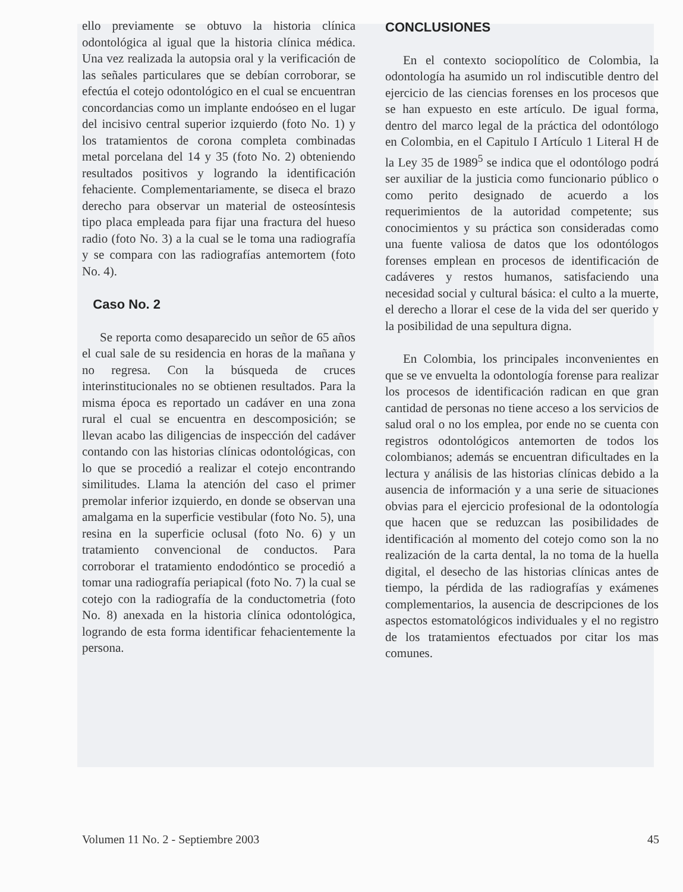ello previamente se obtuvo la historia clínica odontológica al igual que la historia clínica médica. Una vez realizada la autopsia oral y la verificación de las señales particulares que se debían corroborar, se efectúa el cotejo odontológico en el cual se encuentran concordancias como un implante endoóseo en el lugar del incisivo central superior izquierdo (foto No. 1) y los tratamientos de corona completa combinadas metal porcelana del 14 y 35 (foto No. 2) obteniendo resultados positivos y logrando la identificación fehaciente. Complementariamente, se diseca el brazo derecho para observar un material de osteosíntesis tipo placa empleada para fijar una fractura del hueso radio (foto No. 3) a la cual se le toma una radiografía y se compara con las radiografías antemortem (foto No. 4).
Caso No. 2
Se reporta como desaparecido un señor de 65 años el cual sale de su residencia en horas de la mañana y no regresa. Con la búsqueda de cruces interinstitucionales no se obtienen resultados. Para la misma época es reportado un cadáver en una zona rural el cual se encuentra en descomposición; se llevan acabo las diligencias de inspección del cadáver contando con las historias clínicas odontológicas, con lo que se procedió a realizar el cotejo encontrando similitudes. Llama la atención del caso el primer premolar inferior izquierdo, en donde se observan una amalgama en la superficie vestibular (foto No. 5), una resina en la superficie oclusal (foto No. 6) y un tratamiento convencional de conductos. Para corroborar el tratamiento endodóntico se procedió a tomar una radiografía periapical (foto No. 7) la cual se cotejo con la radiografía de la conductometria (foto No. 8) anexada en la historia clínica odontológica, logrando de esta forma identificar fehacientemente la persona.
CONCLUSIONES
En el contexto sociopolítico de Colombia, la odontología ha asumido un rol indiscutible dentro del ejercicio de las ciencias forenses en los procesos que se han expuesto en este artículo. De igual forma, dentro del marco legal de la práctica del odontólogo en Colombia, en el Capitulo I Artículo 1 Literal H de la Ley 35 de 1989<sup>5</sup> se indica que el odontólogo podrá ser auxiliar de la justicia como funcionario público o como perito designado de acuerdo a los requerimientos de la autoridad competente; sus conocimientos y su práctica son consideradas como una fuente valiosa de datos que los odontólogos forenses emplean en procesos de identificación de cadáveres y restos humanos, satisfaciendo una necesidad social y cultural básica: el culto a la muerte, el derecho a llorar el cese de la vida del ser querido y la posibilidad de una sepultura digna.
En Colombia, los principales inconvenientes en que se ve envuelta la odontología forense para realizar los procesos de identificación radican en que gran cantidad de personas no tiene acceso a los servicios de salud oral o no los emplea, por ende no se cuenta con registros odontológicos antemorten de todos los colombianos; además se encuentran dificultades en la lectura y análisis de las historias clínicas debido a la ausencia de información y a una serie de situaciones obvias para el ejercicio profesional de la odontología que hacen que se reduzcan las posibilidades de identificación al momento del cotejo como son la no realización de la carta dental, la no toma de la huella digital, el desecho de las historias clínicas antes de tiempo, la pérdida de las radiografías y exámenes complementarios, la ausencia de descripciones de los aspectos estomatológicos individuales y el no registro de los tratamientos efectuados por citar los mas comunes.
Volumen 11 No. 2 - Septiembre 2003 45